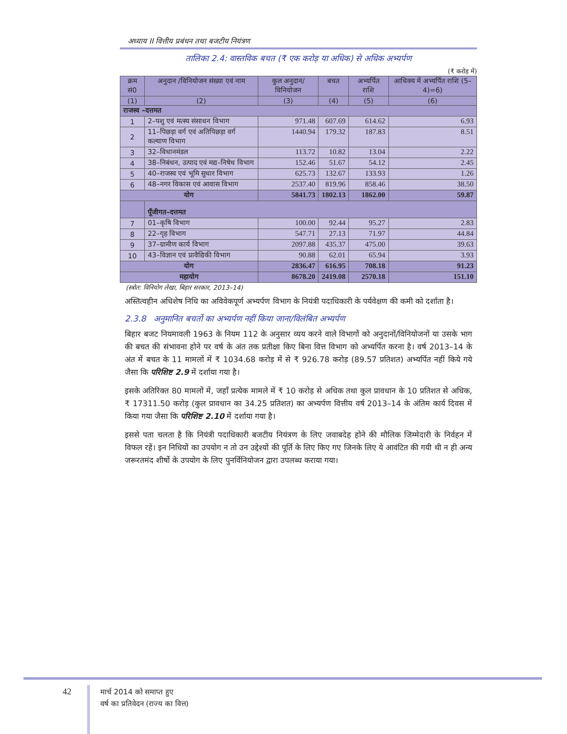अध्याय II वित्तीय प्रबंधन तथा बजटीय नियंत्रण
तालिका 2.4: वास्तविक बचत (₹ एक करोड़ या अधिक) से अधिक अभ्यर्पण
(₹ करोड़ में)
| क्रम सं0 | अनुदान /विनियोजन संख्या एवं नाम | कुल अनुदान/ विनियोजन | बचत | अभ्यर्पित राशि | आधिक्य में अभ्यर्पित राशि (5–4)=6) |
| --- | --- | --- | --- | --- | --- |
| (1) | (2) | (3) | (4) | (5) | (6) |
| राजस्व –दत्तमत | | | | | |
| 1 | 2–पशु एवं मत्स्य संसाधन विभाग | 971.48 | 607.69 | 614.62 | 6.93 |
| 2 | 11–पिछड़ा वर्ग एवं अतिपिछड़ा वर्ग कल्याण विभाग | 1440.94 | 179.32 | 187.83 | 8.51 |
| 3 | 32–विधानमंडल | 113.72 | 10.82 | 13.04 | 2.22 |
| 4 | 38–निबंधन, उत्पाद एवं मद्य–निषेध विभाग | 152.46 | 51.67 | 54.12 | 2.45 |
| 5 | 40–राजस्व एवं भूमि सुधार विभाग | 625.73 | 132.67 | 133.93 | 1.26 |
| 6 | 48–नगर विकास एवं आवास विभाग | 2537.40 | 819.96 | 858.46 | 38.50 |
| योग | | 5841.73 | 1802.13 | 1862.00 | 59.87 |
| | पूँजीगत–दत्तमत | | | | |
| 7 | 01–कृषि विभाग | 100.00 | 92.44 | 95.27 | 2.83 |
| 8 | 22–गृह विभाग | 547.71 | 27.13 | 71.97 | 44.84 |
| 9 | 37–ग्रामीण कार्य विभाग | 2097.88 | 435.37 | 475.00 | 39.63 |
| 10 | 43–विज्ञान एवं प्रावैद्यिकी विभाग | 90.88 | 62.01 | 65.94 | 3.93 |
| योग | | 2836.47 | 616.95 | 708.18 | 91.23 |
| महायोग | | 8678.20 | 2419.08 | 2570.18 | 151.10 |
(स्त्रोत: विनियोग लेखा, बिहार सरकार, 2013–14)
अस्तित्वहीन अधिशेष निधि का अविवेकपूर्ण अभ्यर्पण विभाग के नियंत्री पदाधिकारी के पर्यवेक्षण की कमी को दर्शाता है।
2.3.8 अनुमानित बचतों का अभ्यर्पण नहीं किया जाना/विलंबित अभ्यर्पण
बिहार बजट नियमावली 1963 के नियम 112 के अनुसार व्यय करने वाले विभागों को अनुदानों/विनियोजनों या उसके भाग की बचत की संभावना होने पर वर्ष के अंत तक प्रतीक्षा किए बिना वित्त विभाग को अभ्यर्पित करना है। वर्ष 2013–14 के अंत में बचत के 11 मामलों में ₹ 1034.68 करोड़ में से ₹ 926.78 करोड़ (89.57 प्रतिशत) अभ्यर्पित नहीं किये गये जैसा कि परिशिष्ट 2.9 में दर्शाया गया है।
इसके अतिरिक्त 80 मामलों में, जहाँ प्रत्येक मामले में ₹ 10 करोड़ से अधिक तथा कुल प्रावधान के 10 प्रतिशत से अधिक, ₹ 17311.50 करोड़ (कुल प्रावधान का 34.25 प्रतिशत) का अभ्यर्पण वित्तीय वर्ष 2013–14 के अंतिम कार्य दिवस में किया गया जैसा कि परिशिष्ट 2.10 में दर्शाया गया है।
इससे पता चलता है कि नियंत्री पदाधिकारी बजटीय नियंत्रण के लिए जवाबदेह होने की मौलिक जिम्मेदारी के निर्वहन में विफल रहें। इन निधियों का उपयोग न तो उन उद्देश्यों की पूर्ति के लिए किए गए जिनके लिए ये आवंटित की गयी थी न ही अन्य जरूरतमंद शीर्षो के उपयोग के लिए पुनर्विनियोजन द्वारा उपलब्ध कराया गया।
42
मार्च 2014 को समाप्त हुए
वर्ष का प्रतिवेदन (राज्य का वित्त)